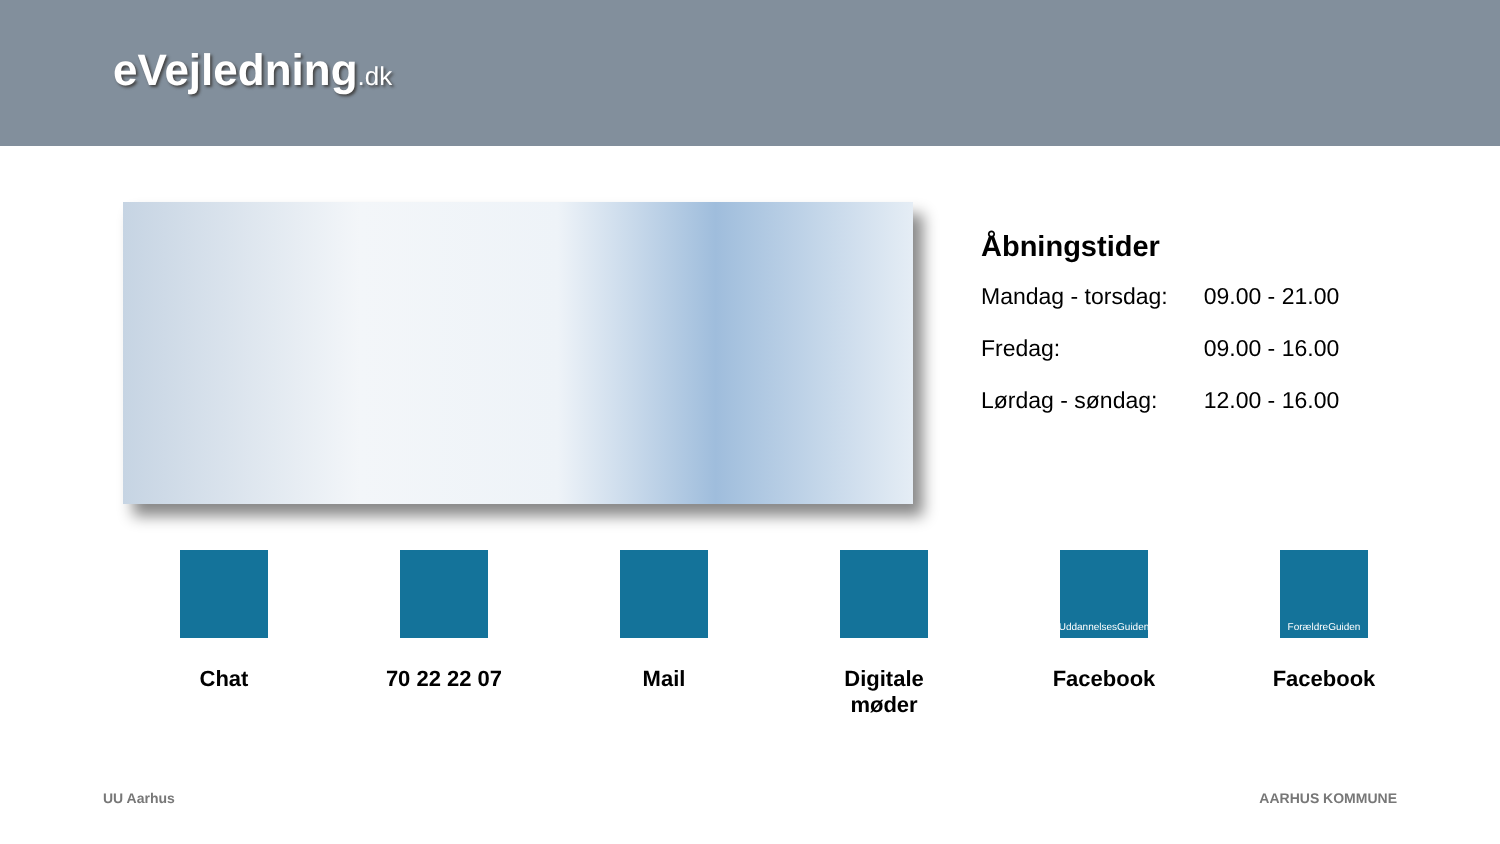eVejledning.dk
Åbningstider
| Mandag - torsdag: | 09.00 - 21.00 |
| Fredag: | 09.00 - 16.00 |
| Lørdag - søndag: | 12.00 - 16.00 |
Chat 70 22 22 07 Mail Digitale
møder
UddannelsesGuiden
Facebook
ForældreGuiden
Facebook
UU Aarhus AARHUS KOMMUNE